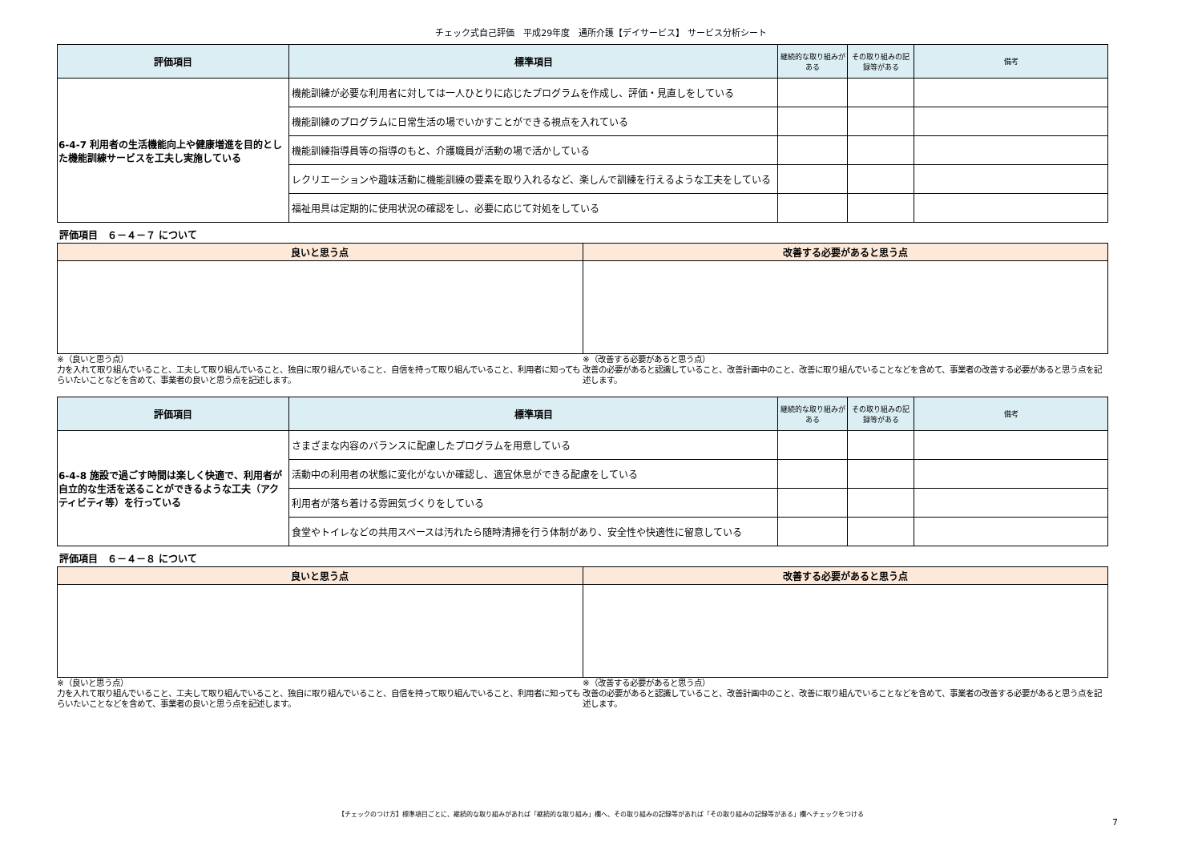チェック式自己評価　平成29年度　通所介護【デイサービス】 サービス分析シート
| 評価項目 | 標準項目 | 継続的な取り組みがある | その取り組みの記録等がある | 備考 |
| --- | --- | --- | --- | --- |
| 6-4-7 利用者の生活機能向上や健康増進を目的とした機能訓練サービスを工夫し実施している | 機能訓練が必要な利用者に対しては一人ひとりに応じたプログラムを作成し、評価・見直しをしている | | | |
| | 機能訓練のプログラムに日常生活の場でいかすことができる視点を入れている | | | |
| | 機能訓練指導員等の指導のもと、介護職員が活動の場で活かしている | | | |
| | レクリエーションや趣味活動に機能訓練の要素を取り入れるなど、楽しんで訓練を行えるような工夫をしている | | | |
| | 福祉用具は定期的に使用状況の確認をし、必要に応じて対処をしている | | | |
評価項目　６－４－７ について
| 良いと思う点 | 改善する必要があると思う点 |
| --- | --- |
※（良いと思う点）
力を入れて取り組んでいること、工夫して取り組んでいること、独自に取り組んでいること、自信を持って取り組んでいること、利用者に知ってもらいたいことなどを含めて、事業者の良いと思う点を記述します。
※（改善する必要があると思う点）
改善の必要があると認識していること、改善計画中のこと、改善に取り組んでいることなどを含めて、事業者の改善する必要があると思う点を記述します。
| 評価項目 | 標準項目 | 継続的な取り組みがある | その取り組みの記録等がある | 備考 |
| --- | --- | --- | --- | --- |
| 6-4-8 施設で過ごす時間は楽しく快適で、利用者が自立的な生活を送ることができるような工夫（アクティビティ等）を行っている | さまざまな内容のバランスに配慮したプログラムを用意している | | | |
| | 活動中の利用者の状態に変化がないか確認し、適宜休息ができる配慮をしている | | | |
| | 利用者が落ち着ける雰囲気づくりをしている | | | |
| | 食堂やトイレなどの共用スペースは汚れたら随時清掃を行う体制があり、安全性や快適性に留意している | | | |
評価項目　６－４－８ について
| 良いと思う点 | 改善する必要があると思う点 |
| --- | --- |
※（良いと思う点）
力を入れて取り組んでいること、工夫して取り組んでいること、独自に取り組んでいること、自信を持って取り組んでいること、利用者に知ってもらいたいことなどを含めて、事業者の良いと思う点を記述します。
※（改善する必要があると思う点）
改善の必要があると認識していること、改善計画中のこと、改善に取り組んでいることなどを含めて、事業者の改善する必要があると思う点を記述します。
【チェックのつけ方】標準項目ごとに、継続的な取り組みがあれば「継続的な取り組み」欄へ、その取り組みの記録等があれば「その取り組みの記録等がある」欄へチェックをつける
7